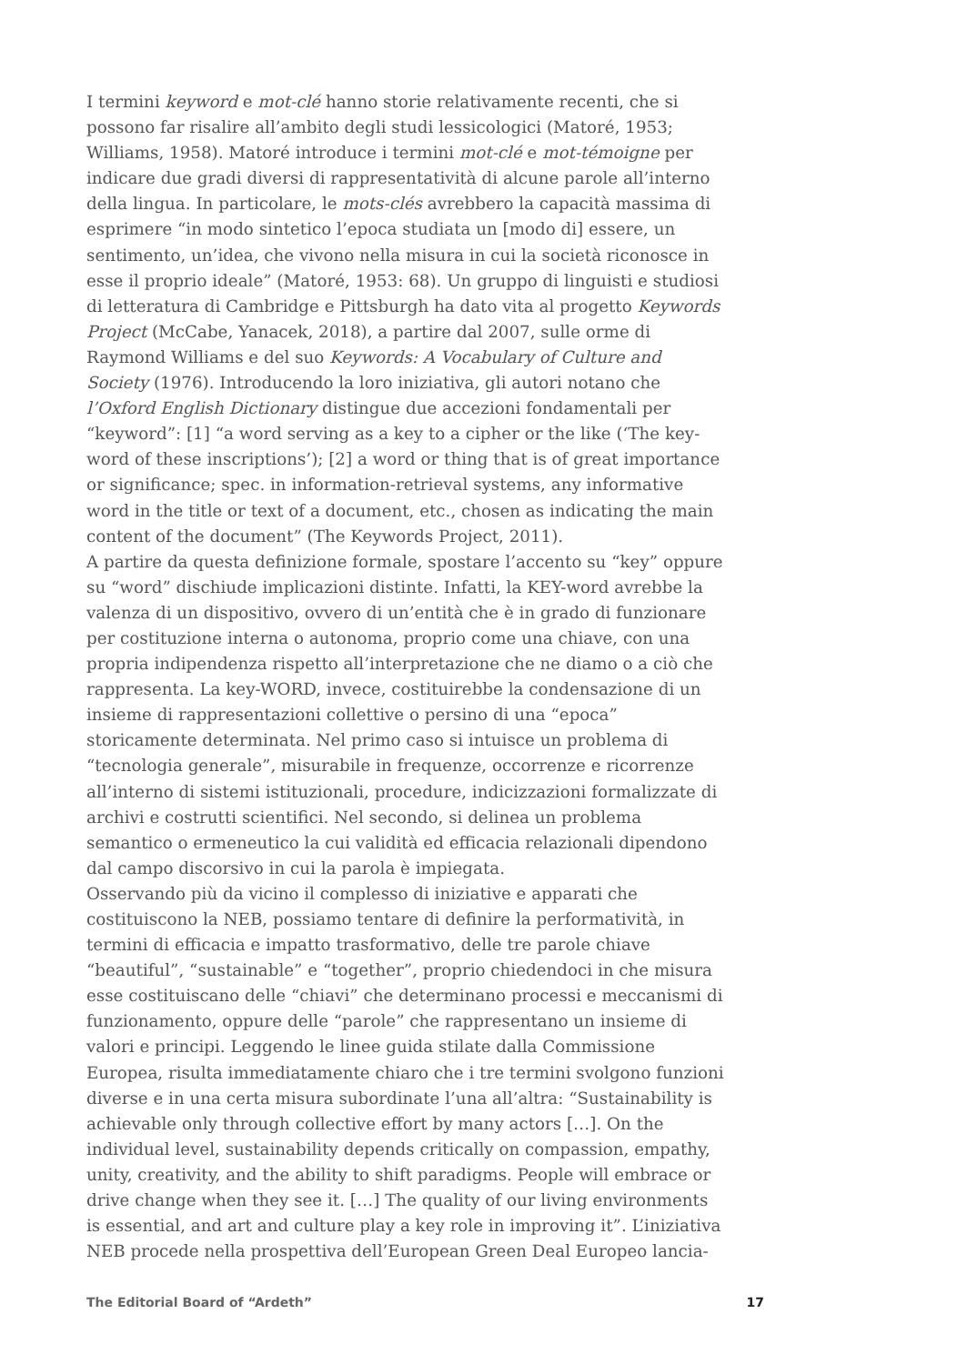I termini keyword e mot-clé hanno storie relativamente recenti, che si possono far risalire all’ambito degli studi lessicologici (Matoré, 1953; Williams, 1958). Matoré introduce i termini mot-clé e mot-témoigne per indicare due gradi diversi di rappresentatività di alcune parole all’interno della lingua. In particolare, le mots-clés avrebbero la capacità massima di esprimere “in modo sintetico l’epoca studiata un [modo di] essere, un sentimento, un’idea, che vivono nella misura in cui la società riconosce in esse il proprio ideale” (Matoré, 1953: 68). Un gruppo di linguisti e studiosi di letteratura di Cambridge e Pittsburgh ha dato vita al progetto Keywords Project (McCabe, Yanacek, 2018), a partire dal 2007, sulle orme di Raymond Williams e del suo Keywords: A Vocabulary of Culture and Society (1976). Introducendo la loro iniziativa, gli autori notano che l’Oxford English Dictionary distingue due accezioni fondamentali per “keyword”: [1] “a word serving as a key to a cipher or the like (‘The key-word of these inscriptions’); [2] a word or thing that is of great importance or significance; spec. in information-retrieval systems, any informative word in the title or text of a document, etc., chosen as indicating the main content of the document” (The Keywords Project, 2011).
A partire da questa definizione formale, spostare l’accento su “key” oppure su “word” dischiude implicazioni distinte. Infatti, la KEY-word avrebbe la valenza di un dispositivo, ovvero di un’entità che è in grado di funzionare per costituzione interna o autonoma, proprio come una chiave, con una propria indipendenza rispetto all’interpretazione che ne diamo o a ciò che rappresenta. La key-WORD, invece, costituirebbe la condensazione di un insieme di rappresentazioni collettive o persino di una “epoca” storicamente determinata. Nel primo caso si intuisce un problema di “tecnologia generale”, misurabile in frequenze, occorrenze e ricorrenze all’interno di sistemi istituzionali, procedure, indicizzazioni formalizzate di archivi e costrutti scientifici. Nel secondo, si delinea un problema semantico o ermeneutico la cui validità ed efficacia relazionali dipendono dal campo discorsivo in cui la parola è impiegata.
Osservando più da vicino il complesso di iniziative e apparati che costituiscono la NEB, possiamo tentare di definire la performatività, in termini di efficacia e impatto trasformativo, delle tre parole chiave “beautiful”, “sustainable” e “together”, proprio chiedendoci in che misura esse costituiscano delle “chiavi” che determinano processi e meccanismi di funzionamento, oppure delle “parole” che rappresentano un insieme di valori e principi. Leggendo le linee guida stilate dalla Commissione Europea, risulta immediatamente chiaro che i tre termini svolgono funzioni diverse e in una certa misura subordinate l’una all’altra: “Sustainability is achievable only through collective effort by many actors […]. On the individual level, sustainability depends critically on compassion, empathy, unity, creativity, and the ability to shift paradigms. People will embrace or drive change when they see it. […] The quality of our living environments is essential, and art and culture play a key role in improving it”. L’iniziativa NEB procede nella prospettiva dell’European Green Deal Europeo lancia-
The Editorial Board of “Ardeth” 17